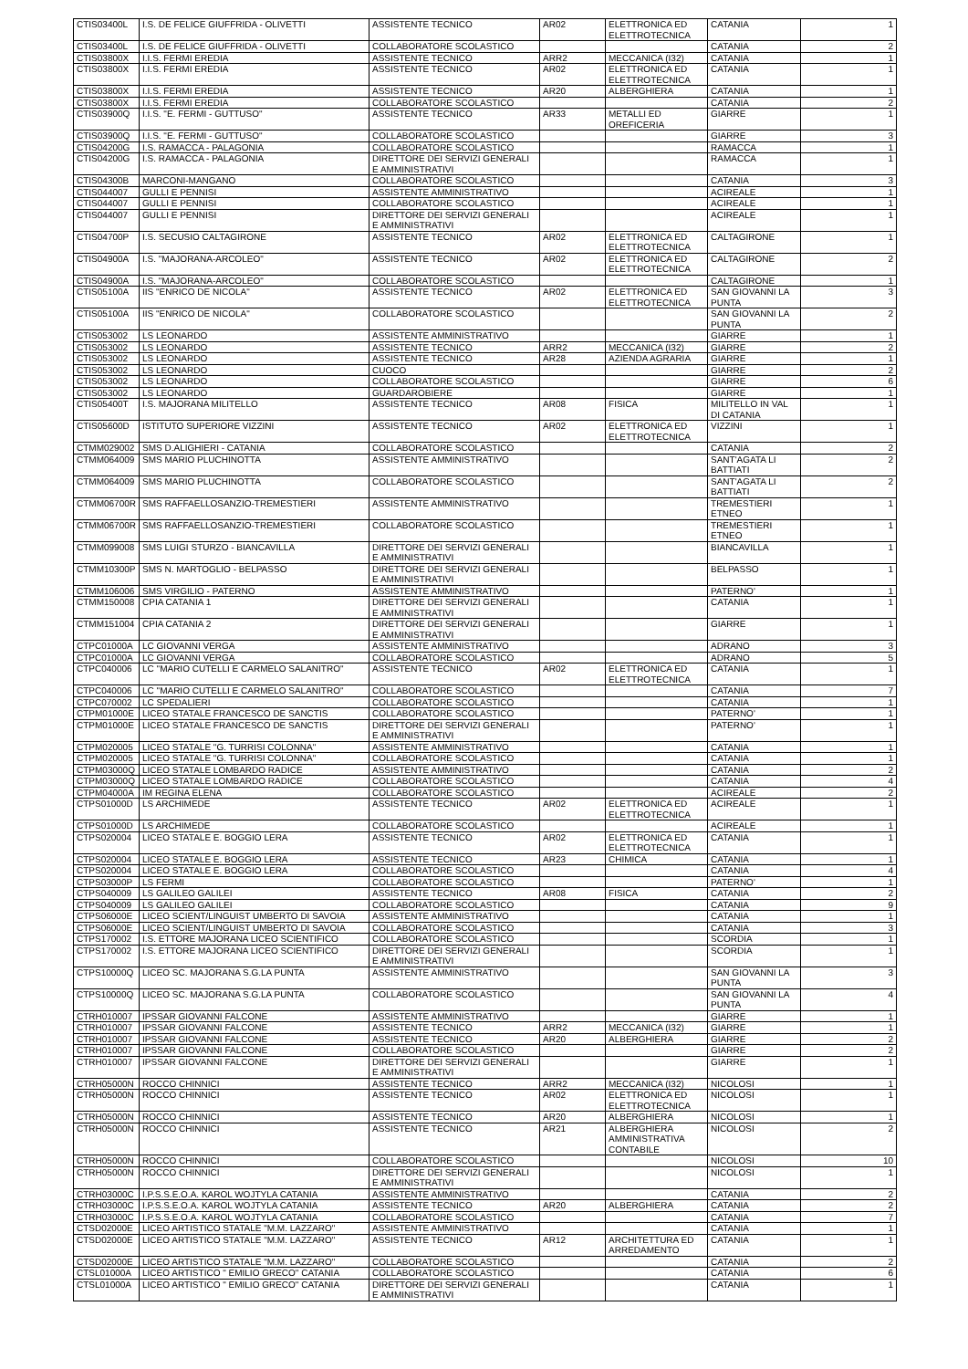| CTIS03400L | I.S. DE FELICE GIUFFRIDA - OLIVETTI | ASSISTENTE TECNICO | AR02 | ELETTRONICA ED ELETTROTECNICA | CATANIA | 1 |
| CTIS03400L | I.S. DE FELICE GIUFFRIDA - OLIVETTI | COLLABORATORE SCOLASTICO | | | CATANIA | 2 |
| CTIS03800X | I.I.S. FERMI EREDIA | ASSISTENTE TECNICO | ARR2 | MECCANICA (I32) | CATANIA | 1 |
| CTIS03800X | I.I.S. FERMI EREDIA | ASSISTENTE TECNICO | AR02 | ELETTRONICA ED ELETTROTECNICA | CATANIA | 1 |
| CTIS03800X | I.I.S. FERMI EREDIA | ASSISTENTE TECNICO | AR20 | ALBERGHIERA | CATANIA | 1 |
| CTIS03800X | I.I.S. FERMI EREDIA | COLLABORATORE SCOLASTICO | | | CATANIA | 2 |
| CTIS03900Q | I.I.S. "E. FERMI - GUTTUSO" | ASSISTENTE TECNICO | AR33 | METALLI ED OREFICERIA | GIARRE | 1 |
| CTIS03900Q | I.I.S. "E. FERMI - GUTTUSO" | COLLABORATORE SCOLASTICO | | | GIARRE | 3 |
| CTIS04200G | I.S. RAMACCA - PALAGONIA | COLLABORATORE SCOLASTICO | | | RAMACCA | 1 |
| CTIS04200G | I.S. RAMACCA - PALAGONIA | DIRETTORE DEI SERVIZI GENERALI E AMMINISTRATIVI | | | RAMACCA | 1 |
| CTIS04300B | MARCONI-MANGANO | COLLABORATORE SCOLASTICO | | | CATANIA | 3 |
| CTIS044007 | GULLI E PENNISI | ASSISTENTE AMMINISTRATIVO | | | ACIREALE | 1 |
| CTIS044007 | GULLI E PENNISI | COLLABORATORE SCOLASTICO | | | ACIREALE | 1 |
| CTIS044007 | GULLI E PENNISI | DIRETTORE DEI SERVIZI GENERALI E AMMINISTRATIVI | | | ACIREALE | 1 |
| CTIS04700P | I.S. SECUSIO CALTAGIRONE | ASSISTENTE TECNICO | AR02 | ELETTRONICA ED ELETTROTECNICA | CALTAGIRONE | 1 |
| CTIS04900A | I.S. "MAJORANA-ARCOLEO" | ASSISTENTE TECNICO | AR02 | ELETTRONICA ED ELETTROTECNICA | CALTAGIRONE | 2 |
| CTIS04900A | I.S. "MAJORANA-ARCOLEO" | COLLABORATORE SCOLASTICO | | | CALTAGIRONE | 1 |
| CTIS05100A | IIS "ENRICO DE NICOLA" | ASSISTENTE TECNICO | AR02 | ELETTRONICA ED ELETTROTECNICA | SAN GIOVANNI LA PUNTA | 3 |
| CTIS05100A | IIS "ENRICO DE NICOLA" | COLLABORATORE SCOLASTICO | | | SAN GIOVANNI LA PUNTA | 2 |
| CTIS053002 | LS LEONARDO | ASSISTENTE AMMINISTRATIVO | | | GIARRE | 1 |
| CTIS053002 | LS LEONARDO | ASSISTENTE TECNICO | ARR2 | MECCANICA (I32) | GIARRE | 2 |
| CTIS053002 | LS LEONARDO | ASSISTENTE TECNICO | AR28 | AZIENDA AGRARIA | GIARRE | 1 |
| CTIS053002 | LS LEONARDO | CUOCO | | | GIARRE | 2 |
| CTIS053002 | LS LEONARDO | COLLABORATORE SCOLASTICO | | | GIARRE | 6 |
| CTIS053002 | LS LEONARDO | GUARDAROBIERE | | | GIARRE | 1 |
| CTIS05400T | I.S. MAJORANA MILITELLO | ASSISTENTE TECNICO | AR08 | FISICA | MILITELLO IN VAL DI CATANIA | 1 |
| CTIS05600D | ISTITUTO SUPERIORE VIZZINI | ASSISTENTE TECNICO | AR02 | ELETTRONICA ED ELETTROTECNICA | VIZZINI | 1 |
| CTMM029002 | SMS D.ALIGHIERI - CATANIA | COLLABORATORE SCOLASTICO | | | CATANIA | 2 |
| CTMM064009 | SMS MARIO PLUCHINOTTA | ASSISTENTE AMMINISTRATIVO | | | SANT'AGATA LI BATTIATI | 2 |
| CTMM064009 | SMS MARIO PLUCHINOTTA | COLLABORATORE SCOLASTICO | | | SANT'AGATA LI BATTIATI | 2 |
| CTMM06700R | SMS RAFFAELLOSANZIO-TREMESTIERI | ASSISTENTE AMMINISTRATIVO | | | TREMESTIERI ETNEO | 1 |
| CTMM06700R | SMS RAFFAELLOSANZIO-TREMESTIERI | COLLABORATORE SCOLASTICO | | | TREMESTIERI ETNEO | 1 |
| CTMM099008 | SMS LUIGI STURZO - BIANCAVILLA | DIRETTORE DEI SERVIZI GENERALI E AMMINISTRATIVI | | | BIANCAVILLA | 1 |
| CTMM10300P | SMS N. MARTOGLIO - BELPASSO | DIRETTORE DEI SERVIZI GENERALI E AMMINISTRATIVI | | | BELPASSO | 1 |
| CTMM106006 | SMS VIRGILIO - PATERNO | ASSISTENTE AMMINISTRATIVO | | | PATERNO' | 1 |
| CTMM150008 | CPIA CATANIA 1 | DIRETTORE DEI SERVIZI GENERALI E AMMINISTRATIVI | | | CATANIA | 1 |
| CTMM151004 | CPIA CATANIA 2 | DIRETTORE DEI SERVIZI GENERALI E AMMINISTRATIVI | | | GIARRE | 1 |
| CTPC01000A | LC GIOVANNI VERGA | ASSISTENTE AMMINISTRATIVO | | | ADRANO | 3 |
| CTPC01000A | LC GIOVANNI VERGA | COLLABORATORE SCOLASTICO | | | ADRANO | 5 |
| CTPC040006 | LC "MARIO CUTELLI E CARMELO SALANITRO" | ASSISTENTE TECNICO | AR02 | ELETTRONICA ED ELETTROTECNICA | CATANIA | 1 |
| CTPC040006 | LC "MARIO CUTELLI E CARMELO SALANITRO" | COLLABORATORE SCOLASTICO | | | CATANIA | 7 |
| CTPC070002 | LC SPEDALIERI | COLLABORATORE SCOLASTICO | | | CATANIA | 1 |
| CTPM01000E | LICEO STATALE FRANCESCO DE SANCTIS | COLLABORATORE SCOLASTICO | | | PATERNO' | 1 |
| CTPM01000E | LICEO STATALE FRANCESCO DE SANCTIS | DIRETTORE DEI SERVIZI GENERALI E AMMINISTRATIVI | | | PATERNO' | 1 |
| CTPM020005 | LICEO STATALE "G. TURRISI COLONNA" | ASSISTENTE AMMINISTRATIVO | | | CATANIA | 1 |
| CTPM020005 | LICEO STATALE "G. TURRISI COLONNA" | COLLABORATORE SCOLASTICO | | | CATANIA | 1 |
| CTPM03000Q | LICEO STATALE LOMBARDO RADICE | ASSISTENTE AMMINISTRATIVO | | | CATANIA | 2 |
| CTPM03000Q | LICEO STATALE LOMBARDO RADICE | COLLABORATORE SCOLASTICO | | | CATANIA | 4 |
| CTPM04000A | IM REGINA ELENA | COLLABORATORE SCOLASTICO | | | ACIREALE | 2 |
| CTPS01000D | LS ARCHIMEDE | ASSISTENTE TECNICO | AR02 | ELETTRONICA ED ELETTROTECNICA | ACIREALE | 1 |
| CTPS01000D | LS ARCHIMEDE | COLLABORATORE SCOLASTICO | | | ACIREALE | 1 |
| CTPS020004 | LICEO STATALE E. BOGGIO LERA | ASSISTENTE TECNICO | AR02 | ELETTRONICA ED ELETTROTECNICA | CATANIA | 1 |
| CTPS020004 | LICEO STATALE E. BOGGIO LERA | ASSISTENTE TECNICO | AR23 | CHIMICA | CATANIA | 1 |
| CTPS020004 | LICEO STATALE E. BOGGIO LERA | COLLABORATORE SCOLASTICO | | | CATANIA | 4 |
| CTPS03000P | LS FERMI | COLLABORATORE SCOLASTICO | | | PATERNO' | 1 |
| CTPS040009 | LS GALILEO GALILEI | ASSISTENTE TECNICO | AR08 | FISICA | CATANIA | 2 |
| CTPS040009 | LS GALILEO GALILEI | COLLABORATORE SCOLASTICO | | | CATANIA | 9 |
| CTPS06000E | LICEO SCIENT/LINGUIST UMBERTO DI SAVOIA | ASSISTENTE AMMINISTRATIVO | | | CATANIA | 1 |
| CTPS06000E | LICEO SCIENT/LINGUIST UMBERTO DI SAVOIA | COLLABORATORE SCOLASTICO | | | CATANIA | 3 |
| CTPS170002 | I.S. ETTORE MAJORANA LICEO SCIENTIFICO | COLLABORATORE SCOLASTICO | | | SCORDIA | 1 |
| CTPS170002 | I.S. ETTORE MAJORANA LICEO SCIENTIFICO | DIRETTORE DEI SERVIZI GENERALI E AMMINISTRATIVI | | | SCORDIA | 1 |
| CTPS10000Q | LICEO SC. MAJORANA S.G.LA PUNTA | ASSISTENTE AMMINISTRATIVO | | | SAN GIOVANNI LA PUNTA | 3 |
| CTPS10000Q | LICEO SC. MAJORANA S.G.LA PUNTA | COLLABORATORE SCOLASTICO | | | SAN GIOVANNI LA PUNTA | 4 |
| CTRH010007 | IPSSAR GIOVANNI FALCONE | ASSISTENTE AMMINISTRATIVO | | | GIARRE | 1 |
| CTRH010007 | IPSSAR GIOVANNI FALCONE | ASSISTENTE TECNICO | ARR2 | MECCANICA (I32) | GIARRE | 1 |
| CTRH010007 | IPSSAR GIOVANNI FALCONE | ASSISTENTE TECNICO | AR20 | ALBERGHIERA | GIARRE | 2 |
| CTRH010007 | IPSSAR GIOVANNI FALCONE | COLLABORATORE SCOLASTICO | | | GIARRE | 2 |
| CTRH010007 | IPSSAR GIOVANNI FALCONE | DIRETTORE DEI SERVIZI GENERALI E AMMINISTRATIVI | | | GIARRE | 1 |
| CTRH05000N | ROCCO CHINNICI | ASSISTENTE TECNICO | ARR2 | MECCANICA (I32) | NICOLOSI | 1 |
| CTRH05000N | ROCCO CHINNICI | ASSISTENTE TECNICO | AR02 | ELETTRONICA ED ELETTROTECNICA | NICOLOSI | 1 |
| CTRH05000N | ROCCO CHINNICI | ASSISTENTE TECNICO | AR20 | ALBERGHIERA | NICOLOSI | 1 |
| CTRH05000N | ROCCO CHINNICI | ASSISTENTE TECNICO | AR21 | ALBERGHIERA AMMINISTRATIVA CONTABILE | NICOLOSI | 2 |
| CTRH05000N | ROCCO CHINNICI | COLLABORATORE SCOLASTICO | | | NICOLOSI | 10 |
| CTRH05000N | ROCCO CHINNICI | DIRETTORE DEI SERVIZI GENERALI E AMMINISTRATIVI | | | NICOLOSI | 1 |
| CTRH03000C | I.P.S.S.E.O.A. KAROL WOJTYLA CATANIA | ASSISTENTE AMMINISTRATIVO | | | CATANIA | 2 |
| CTRH03000C | I.P.S.S.E.O.A. KAROL WOJTYLA CATANIA | ASSISTENTE TECNICO | AR20 | ALBERGHIERA | CATANIA | 2 |
| CTRH03000C | I.P.S.S.E.O.A. KAROL WOJTYLA CATANIA | COLLABORATORE SCOLASTICO | | | CATANIA | 7 |
| CTSD02000E | LICEO ARTISTICO STATALE "M.M. LAZZARO" | ASSISTENTE AMMINISTRATIVO | | | CATANIA | 1 |
| CTSD02000E | LICEO ARTISTICO STATALE "M.M. LAZZARO" | ASSISTENTE TECNICO | AR12 | ARCHITETTURA ED ARREDAMENTO | CATANIA | 1 |
| CTSD02000E | LICEO ARTISTICO STATALE "M.M. LAZZARO" | COLLABORATORE SCOLASTICO | | | CATANIA | 2 |
| CTSL01000A | LICEO ARTISTICO " EMILIO GRECO" CATANIA | COLLABORATORE SCOLASTICO | | | CATANIA | 6 |
| CTSL01000A | LICEO ARTISTICO " EMILIO GRECO" CATANIA | DIRETTORE DEI SERVIZI GENERALI E AMMINISTRATIVI | | | CATANIA | 1 |